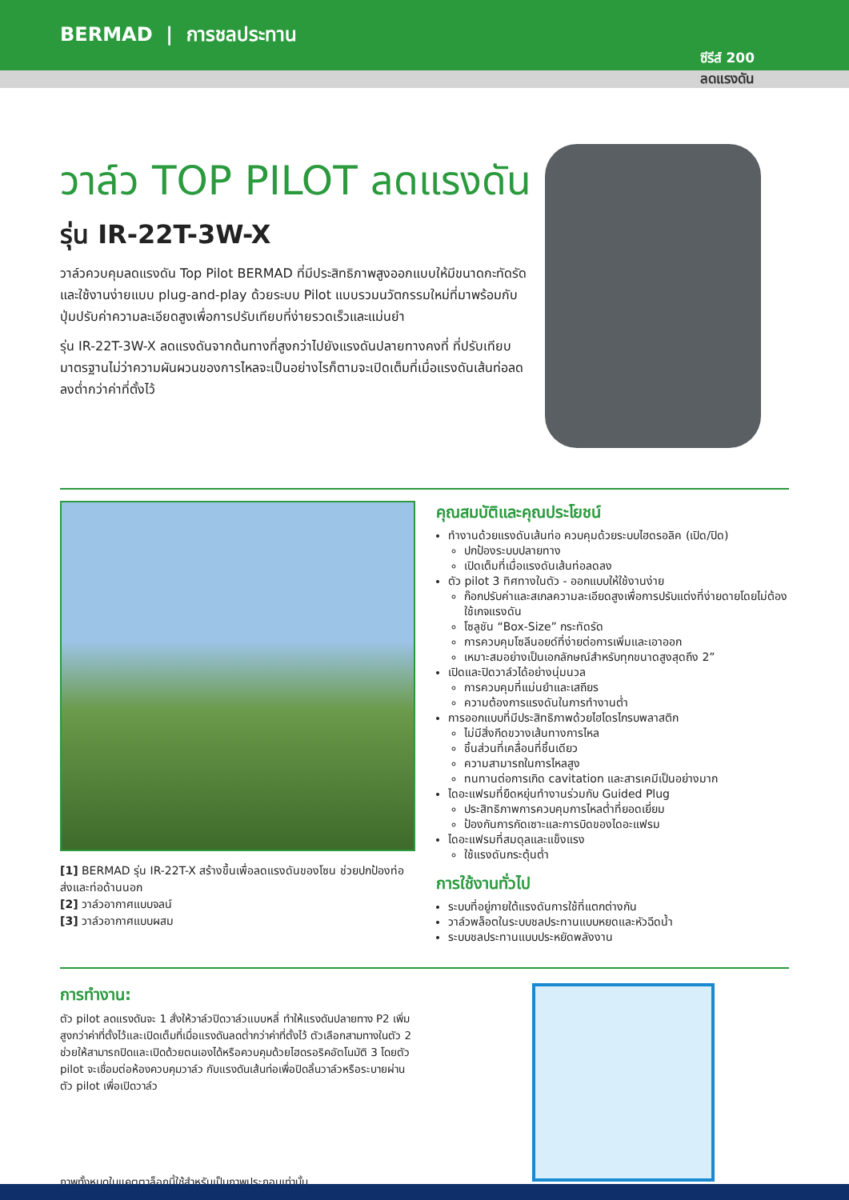BERMAD | การชลประทาน
ซีรีส์ 200
ลดแรงดัน
วาล์ว TOP PILOT ลดแรงดัน
รุ่น IR-22T-3W-X
วาล์วควบคุมลดแรงดัน Top Pilot BERMAD ที่มีประสิทธิภาพสูงออกแบบให้มีขนาดกะทัดรัดและใช้งานง่ายแบบ plug-and-play ด้วยระบบ Pilot แบบรวมนวัตกรรมใหม่ที่มาพร้อมกับปุ่มปรับค่าความละเอียดสูงเพื่อการปรับเทียบที่ง่ายรวดเร็วและแม่นยำ
รุ่น IR-22T-3W-X ลดแรงดันจากต้นทางที่สูงกว่าไปยังแรงดันปลายทางคงที่ ที่ปรับเทียบมาตรฐานไม่ว่าความผันผวนของการไหลจะเป็นอย่างไรก็ตามจะเปิดเต็มที่เมื่อแรงดันเส้นท่อลดลงต่ำกว่าค่าที่ตั้งไว้
[1] BERMAD รุ่น IR-22T-X สร้างขึ้นเพื่อลดแรงดันของโซน ช่วยปกป้องท่อส่งและท่อด้านนอก
[2] วาล์วอากาศแบบจลน์
[3] วาล์วอากาศแบบผสม
คุณสมบัติและคุณประโยชน์
ทำงานด้วยแรงดันเส้นท่อ ควบคุมด้วยระบบไฮดรอลิค (เปิด/ปิด)
ปกป้องระบบปลายทาง
เปิดเต็มที่เมื่อแรงดันเส้นท่อลดลง
ตัว pilot 3 ทิศทางในตัว - ออกแบบให้ใช้งานง่าย
ก๊อกปรับค่าและสเกลความละเอียดสูงเพื่อการปรับแต่งที่ง่ายดายโดยไม่ต้องใช้เกจแรงดัน
โซลูชัน “Box-Size” กระทัดรัด
การควบคุมโซลีนอยด์ที่ง่ายต่อการเพิ่มและเอาออก
เหมาะสมอย่างเป็นเอกลักษณ์สำหรับทุกขนาดสูงสุดถึง 2”
เปิดและปิดวาล์วได้อย่างนุ่มนวล
การควบคุมที่แม่นยำและเสถียร
ความต้องการแรงดันในการทำงานต่ำ
การออกแบบที่มีประสิทธิภาพด้วยไฮโดรไกรบพลาสติก
ไม่มีสิ่งกีดขวางเส้นทางการไหล
ชิ้นส่วนที่เคลื่อนที่ชิ้นเดียว
ความสามารถในการไหลสูง
ทนทานต่อการเกิด cavitation และสารเคมีเป็นอย่างมาก
ไดอะแฟรมที่ยืดหยุ่นทำงานร่วมกับ Guided Plug
ประสิทธิภาพการควบคุมการไหลต่ำที่ยอดเยี่ยม
ป้องกันการกัดเซาะและการบิดของไดอะแฟรม
ไดอะแฟรมที่สมดุลและแข็งแรง
ใช้แรงดันกระตุ้นต่ำ
การใช้งานทั่วไป
ระบบที่อยู่ภายใต้แรงดันการใช้ที่แตกต่างกัน
วาล์วพล็อตในระบบชลประทานแบบหยดและหัวฉีดน้ำ
ระบบชลประทานแบบประหยัดพลังงาน
การทำงาน:
ตัว pilot ลดแรงดันจะ 1 สั่งให้วาล์วปิดวาล์วแบบหลี่ ทำให้แรงดันปลายทาง P2 เพิ่มสูงกว่าค่าที่ตั้งไว้และเปิดเต็มที่เมื่อแรงดันลดต่ำกว่าค่าที่ตั้งไว้ ตัวเลือกสามทางในตัว 2 ช่วยให้สามารถปิดและเปิดด้วยตนเองได้หรือควบคุมด้วยไฮดรอริคอัตโนมัติ 3 โดยตัว pilot จะเชื่อมต่อห้องควบคุมวาล์ว กับแรงดันเส้นท่อเพื่อปิดลิ้นวาล์วหรือระบายผ่านตัว pilot เพื่อเปิดวาล์ว
ภาพทั้งหมดในแคตตาล็อกนี้ใช้สำหรับเป็นภาพประกอบเท่านั้น